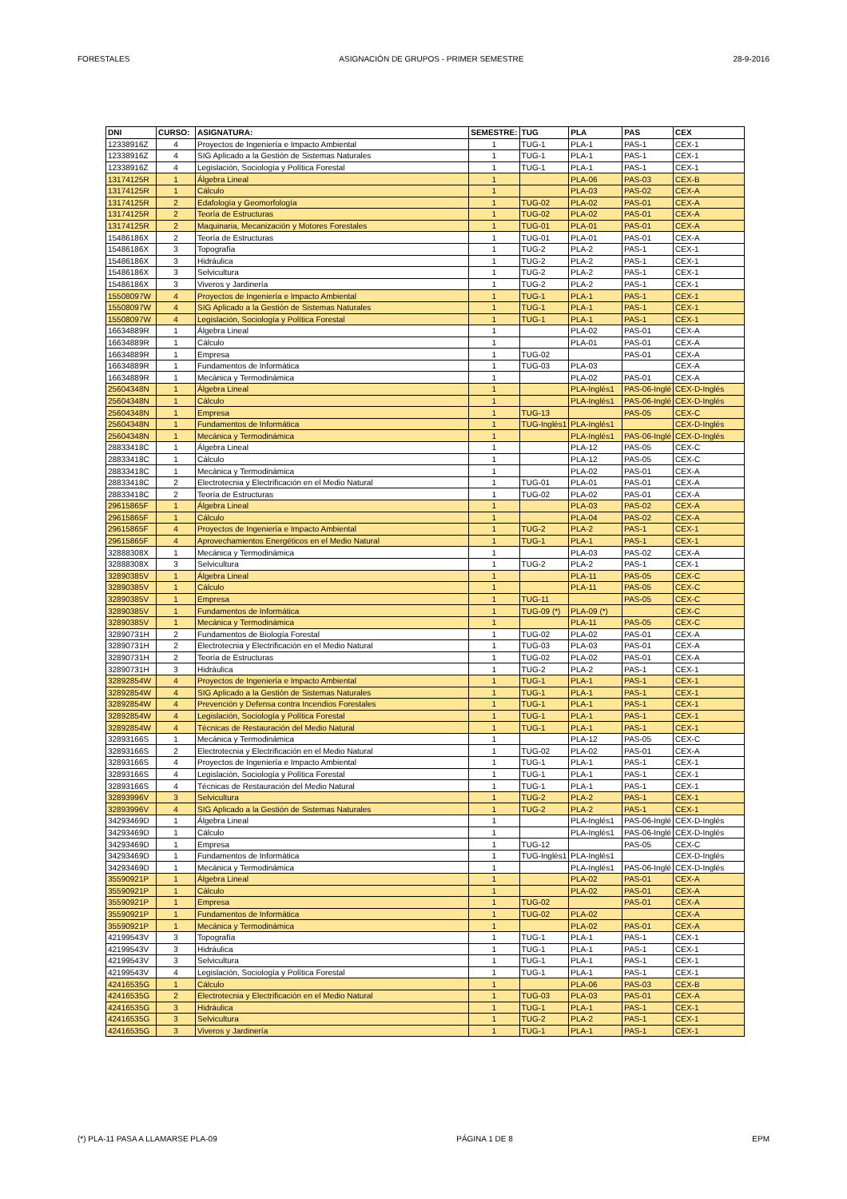FORESTALES ASIGNACIÓN DE GRUPOS - PRIMER SEMESTRE 28-9-2016
| DNI | CURSO: | ASIGNATURA: | SEMESTRE: | TUG | PLA | PAS | CEX |
| --- | --- | --- | --- | --- | --- | --- | --- |
| 12338916Z | 4 | Proyectos de Ingeniería e Impacto Ambiental | 1 | TUG-1 | PLA-1 | PAS-1 | CEX-1 |
| 12338916Z | 4 | SIG Aplicado a la Gestión de Sistemas Naturales | 1 | TUG-1 | PLA-1 | PAS-1 | CEX-1 |
| 12338916Z | 4 | Legislación, Sociología y Política Forestal | 1 | TUG-1 | PLA-1 | PAS-1 | CEX-1 |
| 13174125R | 1 | Álgebra Lineal | 1 | | PLA-06 | PAS-03 | CEX-B |
| 13174125R | 1 | Cálculo | 1 | | PLA-03 | PAS-02 | CEX-A |
| 13174125R | 2 | Edafología y Geomorfología | 1 | TUG-02 | PLA-02 | PAS-01 | CEX-A |
| 13174125R | 2 | Teoría de Estructuras | 1 | TUG-02 | PLA-02 | PAS-01 | CEX-A |
| 13174125R | 2 | Maquinaria, Mecanización y Motores Forestales | 1 | TUG-01 | PLA-01 | PAS-01 | CEX-A |
| 15486186X | 2 | Teoría de Estructuras | 1 | TUG-01 | PLA-01 | PAS-01 | CEX-A |
| 15486186X | 3 | Topografía | 1 | TUG-2 | PLA-2 | PAS-1 | CEX-1 |
| 15486186X | 3 | Hidráulica | 1 | TUG-2 | PLA-2 | PAS-1 | CEX-1 |
| 15486186X | 3 | Selvicultura | 1 | TUG-2 | PLA-2 | PAS-1 | CEX-1 |
| 15486186X | 3 | Viveros y Jardinería | 1 | TUG-2 | PLA-2 | PAS-1 | CEX-1 |
| 15508097W | 4 | Proyectos de Ingeniería e Impacto Ambiental | 1 | TUG-1 | PLA-1 | PAS-1 | CEX-1 |
| 15508097W | 4 | SIG Aplicado a la Gestión de Sistemas Naturales | 1 | TUG-1 | PLA-1 | PAS-1 | CEX-1 |
| 15508097W | 4 | Legislación, Sociología y Política Forestal | 1 | TUG-1 | PLA-1 | PAS-1 | CEX-1 |
| 16634889R | 1 | Álgebra Lineal | 1 | | PLA-02 | PAS-01 | CEX-A |
| 16634889R | 1 | Cálculo | 1 | | PLA-01 | PAS-01 | CEX-A |
| 16634889R | 1 | Empresa | 1 | TUG-02 | | PAS-01 | CEX-A |
| 16634889R | 1 | Fundamentos de Informática | 1 | TUG-03 | PLA-03 | | CEX-A |
| 16634889R | 1 | Mecánica y Termodinámica | 1 | | PLA-02 | PAS-01 | CEX-A |
| 25604348N | 1 | Álgebra Lineal | 1 | | PLA-Inglés1 | PAS-06-Inglé | CEX-D-Inglés |
| 25604348N | 1 | Cálculo | 1 | | PLA-Inglés1 | PAS-06-Inglé | CEX-D-Inglés |
| 25604348N | 1 | Empresa | 1 | TUG-13 | | PAS-05 | CEX-C |
| 25604348N | 1 | Fundamentos de Informática | 1 | TUG-Inglés1 | PLA-Inglés1 | | CEX-D-Inglés |
| 25604348N | 1 | Mecánica y Termodinámica | 1 | | PLA-Inglés1 | PAS-06-Inglé | CEX-D-Inglés |
| 28833418C | 1 | Álgebra Lineal | 1 | | PLA-12 | PAS-05 | CEX-C |
| 28833418C | 1 | Cálculo | 1 | | PLA-12 | PAS-05 | CEX-C |
| 28833418C | 1 | Mecánica y Termodinámica | 1 | | PLA-02 | PAS-01 | CEX-A |
| 28833418C | 2 | Electrotecnia y Electrificación en el Medio Natural | 1 | TUG-01 | PLA-01 | PAS-01 | CEX-A |
| 28833418C | 2 | Teoría de Estructuras | 1 | TUG-02 | PLA-02 | PAS-01 | CEX-A |
| 29615865F | 1 | Álgebra Lineal | 1 | | PLA-03 | PAS-02 | CEX-A |
| 29615865F | 1 | Cálculo | 1 | | PLA-04 | PAS-02 | CEX-A |
| 29615865F | 4 | Proyectos de Ingeniería e Impacto Ambiental | 1 | TUG-2 | PLA-2 | PAS-1 | CEX-1 |
| 29615865F | 4 | Aprovechamientos Energéticos en el Medio Natural | 1 | TUG-1 | PLA-1 | PAS-1 | CEX-1 |
| 32888308X | 1 | Mecánica y Termodinámica | 1 | | PLA-03 | PAS-02 | CEX-A |
| 32888308X | 3 | Selvicultura | 1 | TUG-2 | PLA-2 | PAS-1 | CEX-1 |
| 32890385V | 1 | Álgebra Lineal | 1 | | PLA-11 | PAS-05 | CEX-C |
| 32890385V | 1 | Cálculo | 1 | | PLA-11 | PAS-05 | CEX-C |
| 32890385V | 1 | Empresa | 1 | TUG-11 | | PAS-05 | CEX-C |
| 32890385V | 1 | Fundamentos de Informática | 1 | TUG-09 (*) | PLA-09 (*) | | CEX-C |
| 32890385V | 1 | Mecánica y Termodinámica | 1 | | PLA-11 | PAS-05 | CEX-C |
| 32890731H | 2 | Fundamentos de Biología Forestal | 1 | TUG-02 | PLA-02 | PAS-01 | CEX-A |
| 32890731H | 2 | Electrotecnia y Electrificación en el Medio Natural | 1 | TUG-03 | PLA-03 | PAS-01 | CEX-A |
| 32890731H | 2 | Teoría de Estructuras | 1 | TUG-02 | PLA-02 | PAS-01 | CEX-A |
| 32890731H | 3 | Hidráulica | 1 | TUG-2 | PLA-2 | PAS-1 | CEX-1 |
| 32892854W | 4 | Proyectos de Ingeniería e Impacto Ambiental | 1 | TUG-1 | PLA-1 | PAS-1 | CEX-1 |
| 32892854W | 4 | SIG Aplicado a la Gestión de Sistemas Naturales | 1 | TUG-1 | PLA-1 | PAS-1 | CEX-1 |
| 32892854W | 4 | Prevención y Defensa contra Incendios Forestales | 1 | TUG-1 | PLA-1 | PAS-1 | CEX-1 |
| 32892854W | 4 | Legislación, Sociología y Política Forestal | 1 | TUG-1 | PLA-1 | PAS-1 | CEX-1 |
| 32892854W | 4 | Técnicas de Restauración del Medio Natural | 1 | TUG-1 | PLA-1 | PAS-1 | CEX-1 |
| 32893166S | 1 | Mecánica y Termodinámica | 1 | | PLA-12 | PAS-05 | CEX-C |
| 32893166S | 2 | Electrotecnia y Electrificación en el Medio Natural | 1 | TUG-02 | PLA-02 | PAS-01 | CEX-A |
| 32893166S | 4 | Proyectos de Ingeniería e Impacto Ambiental | 1 | TUG-1 | PLA-1 | PAS-1 | CEX-1 |
| 32893166S | 4 | Legislación, Sociología y Política Forestal | 1 | TUG-1 | PLA-1 | PAS-1 | CEX-1 |
| 32893166S | 4 | Técnicas de Restauración del Medio Natural | 1 | TUG-1 | PLA-1 | PAS-1 | CEX-1 |
| 32893996V | 3 | Selvicultura | 1 | TUG-2 | PLA-2 | PAS-1 | CEX-1 |
| 32893996V | 4 | SIG Aplicado a la Gestión de Sistemas Naturales | 1 | TUG-2 | PLA-2 | PAS-1 | CEX-1 |
| 34293469D | 1 | Álgebra Lineal | 1 | | PLA-Inglés1 | PAS-06-Inglé | CEX-D-Inglés |
| 34293469D | 1 | Cálculo | 1 | | PLA-Inglés1 | PAS-06-Inglé | CEX-D-Inglés |
| 34293469D | 1 | Empresa | 1 | TUG-12 | | PAS-05 | CEX-C |
| 34293469D | 1 | Fundamentos de Informática | 1 | TUG-Inglés1 | PLA-Inglés1 | | CEX-D-Inglés |
| 34293469D | 1 | Mecánica y Termodinámica | 1 | | PLA-Inglés1 | PAS-06-Inglé | CEX-D-Inglés |
| 35590921P | 1 | Álgebra Lineal | 1 | | PLA-02 | PAS-01 | CEX-A |
| 35590921P | 1 | Cálculo | 1 | | PLA-02 | PAS-01 | CEX-A |
| 35590921P | 1 | Empresa | 1 | TUG-02 | | PAS-01 | CEX-A |
| 35590921P | 1 | Fundamentos de Informática | 1 | TUG-02 | PLA-02 | | CEX-A |
| 35590921P | 1 | Mecánica y Termodinámica | 1 | | PLA-02 | PAS-01 | CEX-A |
| 42199543V | 3 | Topografía | 1 | TUG-1 | PLA-1 | PAS-1 | CEX-1 |
| 42199543V | 3 | Hidráulica | 1 | TUG-1 | PLA-1 | PAS-1 | CEX-1 |
| 42199543V | 3 | Selvicultura | 1 | TUG-1 | PLA-1 | PAS-1 | CEX-1 |
| 42199543V | 4 | Legislación, Sociología y Política Forestal | 1 | TUG-1 | PLA-1 | PAS-1 | CEX-1 |
| 42416535G | 1 | Cálculo | 1 | | PLA-06 | PAS-03 | CEX-B |
| 42416535G | 2 | Electrotecnia y Electrificación en el Medio Natural | 1 | TUG-03 | PLA-03 | PAS-01 | CEX-A |
| 42416535G | 3 | Hidráulica | 1 | TUG-1 | PLA-1 | PAS-1 | CEX-1 |
| 42416535G | 3 | Selvicultura | 1 | TUG-2 | PLA-2 | PAS-1 | CEX-1 |
| 42416535G | 3 | Viveros y Jardinería | 1 | TUG-1 | PLA-1 | PAS-1 | CEX-1 |
(*) PLA-11 PASA A LLAMARSE PLA-09 PÁGINA 1 DE 8 EPM